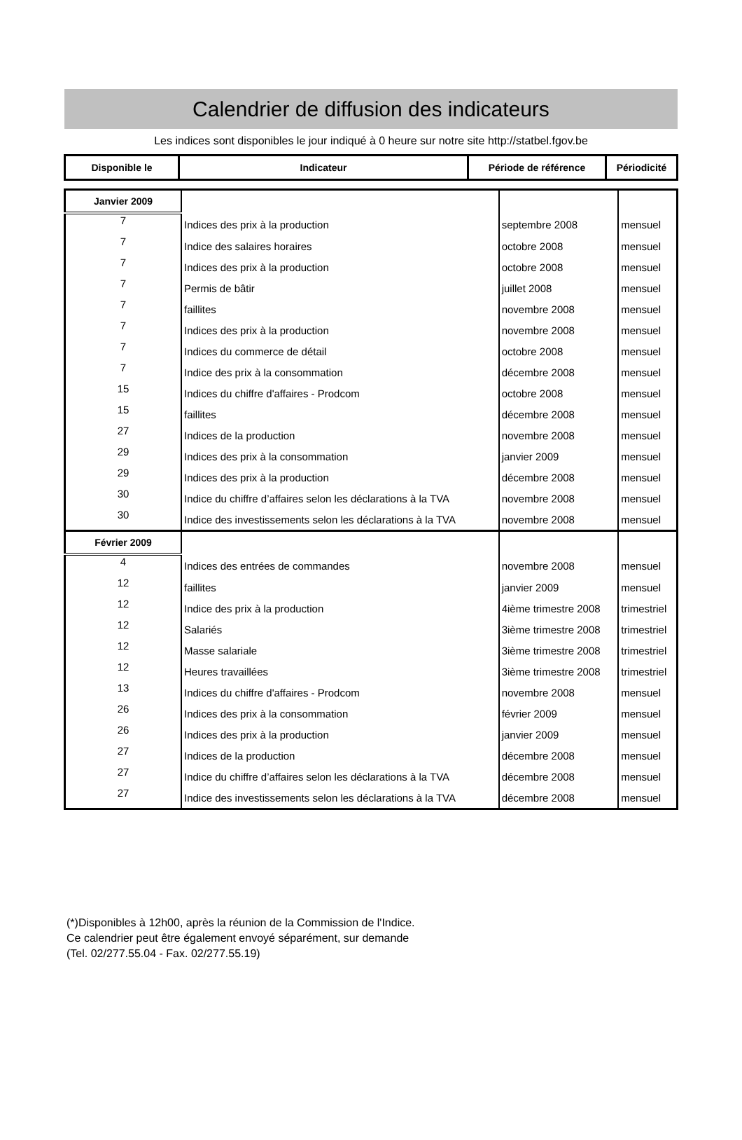Calendrier de diffusion des indicateurs
Les indices sont disponibles le jour indiqué à 0 heure sur notre site http://statbel.fgov.be
| Disponible le | Indicateur | Période de référence | Périodicité |
| Janvier 2009 | | | |
| 7 | Indices des prix à la production | septembre 2008 | mensuel |
| 7 | Indice des salaires horaires | octobre 2008 | mensuel |
| 7 | Indices des prix à la production | octobre 2008 | mensuel |
| 7 | Permis de bâtir | juillet 2008 | mensuel |
| 7 | faillites | novembre 2008 | mensuel |
| 7 | Indices des prix à la production | novembre 2008 | mensuel |
| 7 | Indices du commerce de détail | octobre 2008 | mensuel |
| 7 | Indice des prix à la consommation | décembre 2008 | mensuel |
| 15 | Indices du chiffre d'affaires - Prodcom | octobre 2008 | mensuel |
| 15 | faillites | décembre 2008 | mensuel |
| 27 | Indices de la production | novembre 2008 | mensuel |
| 29 | Indices des prix à la consommation | janvier 2009 | mensuel |
| 29 | Indices des prix à la production | décembre 2008 | mensuel |
| 30 | Indice du chiffre d’affaires selon les déclarations à la TVA | novembre 2008 | mensuel |
| 30 | Indice des investissements selon les déclarations à la TVA | novembre 2008 | mensuel |
| Février 2009 | | | |
| 4 | Indices des entrées de commandes | novembre 2008 | mensuel |
| 12 | faillites | janvier 2009 | mensuel |
| 12 | Indice des prix à la production | 4ième trimestre 2008 | trimestriel |
| 12 | Salariés | 3ième trimestre 2008 | trimestriel |
| 12 | Masse salariale | 3ième trimestre 2008 | trimestriel |
| 12 | Heures travaillées | 3ième trimestre 2008 | trimestriel |
| 13 | Indices du chiffre d'affaires - Prodcom | novembre 2008 | mensuel |
| 26 | Indices des prix à la consommation | février 2009 | mensuel |
| 26 | Indices des prix à la production | janvier 2009 | mensuel |
| 27 | Indices de la production | décembre 2008 | mensuel |
| 27 | Indice du chiffre d’affaires selon les déclarations à la TVA | décembre 2008 | mensuel |
| 27 | Indice des investissements selon les déclarations à la TVA | décembre 2008 | mensuel |
(*)Disponibles à 12h00, après la réunion de la Commission de l'Indice.
Ce calendrier peut être également envoyé séparément, sur demande
(Tel. 02/277.55.04 - Fax. 02/277.55.19)